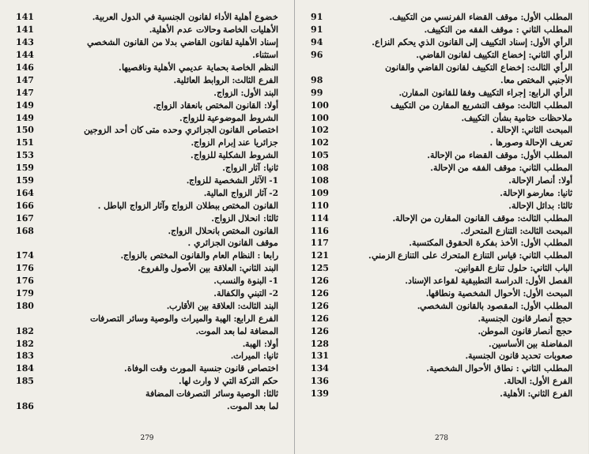| خضوع أهلية الأداء لقانون الجنسية في الدول العربية. | 141 |
| الأهليات الخاصة وحالات عدم الأهلية. | 141 |
| إسناد الأهلية لقانون القاضي بدلا من القانون الشخصي | 143 |
| استثناء. | 144 |
| النظم الخاصة بحماية عديمي الأهلية وناقصيها. | 146 |
| الفرع الثالث: الروابط العائلية. | 147 |
| البند الأول: الزواج. | 147 |
| أولا: القانون المختص بانعقاد الزواج. | 149 |
| الشروط الموضوعية للزواج. | 149 |
| اختصاص القانون الجزائري وحده متى كان أحد الزوجين | 150 |
| جزائريا عند إبرام الزواج. | 151 |
| الشروط الشكلية للزواج. | 153 |
| ثانيا: آثار الزواج. | 159 |
| 1- الآثار الشخصية للزواج. | 159 |
| 2- آثار الزواج المالية. | 164 |
| القانون المختص ببطلان الزواج وآثار الزواج الباطل . | 166 |
| ثالثا: انحلال الزواج. | 167 |
| القانون المختص بانحلال الزواج. | 168 |
| موقف القانون الجزائري . | |
| رابعا : النظام العام والقانون المختص بالزواج. | 174 |
| البند الثاني: العلاقة بين الأصول والفروع. | 176 |
| 1- البنوة والنسب. | 176 |
| 2- التبني والكفالة. | 179 |
| البند الثالث: العلاقة بين الأقارب. | 180 |
| الفرع الرابع: الهبة والميراث والوصية وسائر التصرفات | |
| المضافة لما بعد الموت. | 182 |
| أولا: الهبة. | 182 |
| ثانيا: الميراث. | 183 |
| اختصاص قانون جنسية المورث وقت الوفاة. | 184 |
| حكم التركة التي لا وارث لها. | 185 |
| ثالثا: الوصية وسائر التصرفات المضافة | |
| لما بعد الموت. | 186 |
279
| المطلب الأول: موقف القضاء الفرنسي من التكييف. | 91 |
| المطلب الثاني : موقف الفقه من التكييف. | 91 |
| الرأي الأول: إسناد التكييف إلى القانون الذي يحكم النزاع. | 94 |
| الرأي الثاني: إخضاع التكييف لقانون القاضي. | 96 |
| الرأي الثالث: إخضاع التكييف لقانون القاضي والقانون | |
| الأجنبي المختص معا. | 98 |
| الرأي الرابع: إجراء التكييف وفقا للقانون المقارن. | 99 |
| المطلب الثالث: موقف التشريع المقارن من التكييف | 100 |
| ملاحظات ختامية بشأن التكييف. | 100 |
| المبحث الثاني: الإحالة . | 102 |
| تعريف الإحالة وصورها . | 102 |
| المطلب الأول: موقف القضاء من الإحالة. | 105 |
| المطلب الثاني: موقف الفقه من الإحالة. | 108 |
| أولا: أنصار الإحالة. | 108 |
| ثانيا: معارضو الإحالة. | 109 |
| ثالثا: بدائل الإحالة. | 110 |
| المطلب الثالث: موقف القانون المقارن من الإحالة. | 114 |
| المبحث الثالث: التنازع المتحرك. | 116 |
| المطلب الأول: الأخذ بفكرة الحقوق المكتسبة. | 117 |
| المطلب الثاني: قياس التنازع المتحرك على التنازع الزمني. | 121 |
| الباب الثاني: حلول تنازع القوانين. | 125 |
| الفصل الأول: الدراسة التطبيقية لقواعد الإسناد. | 126 |
| المبحث الأول: الأحوال الشخصية ونطاقها. | 126 |
| المطلب الأول: المقصود بالقانون الشخصي. | 126 |
| حجج أنصار قانون الجنسية. | 126 |
| حجج أنصار قانون الموطن. | 126 |
| المفاضلة بين الأساسين. | 128 |
| صعوبات تحديد قانون الجنسية. | 131 |
| المطلب الثاني : نطاق الأحوال الشخصية. | 134 |
| الفرع الأول: الحالة. | 136 |
| الفرع الثاني: الأهلية. | 139 |
278